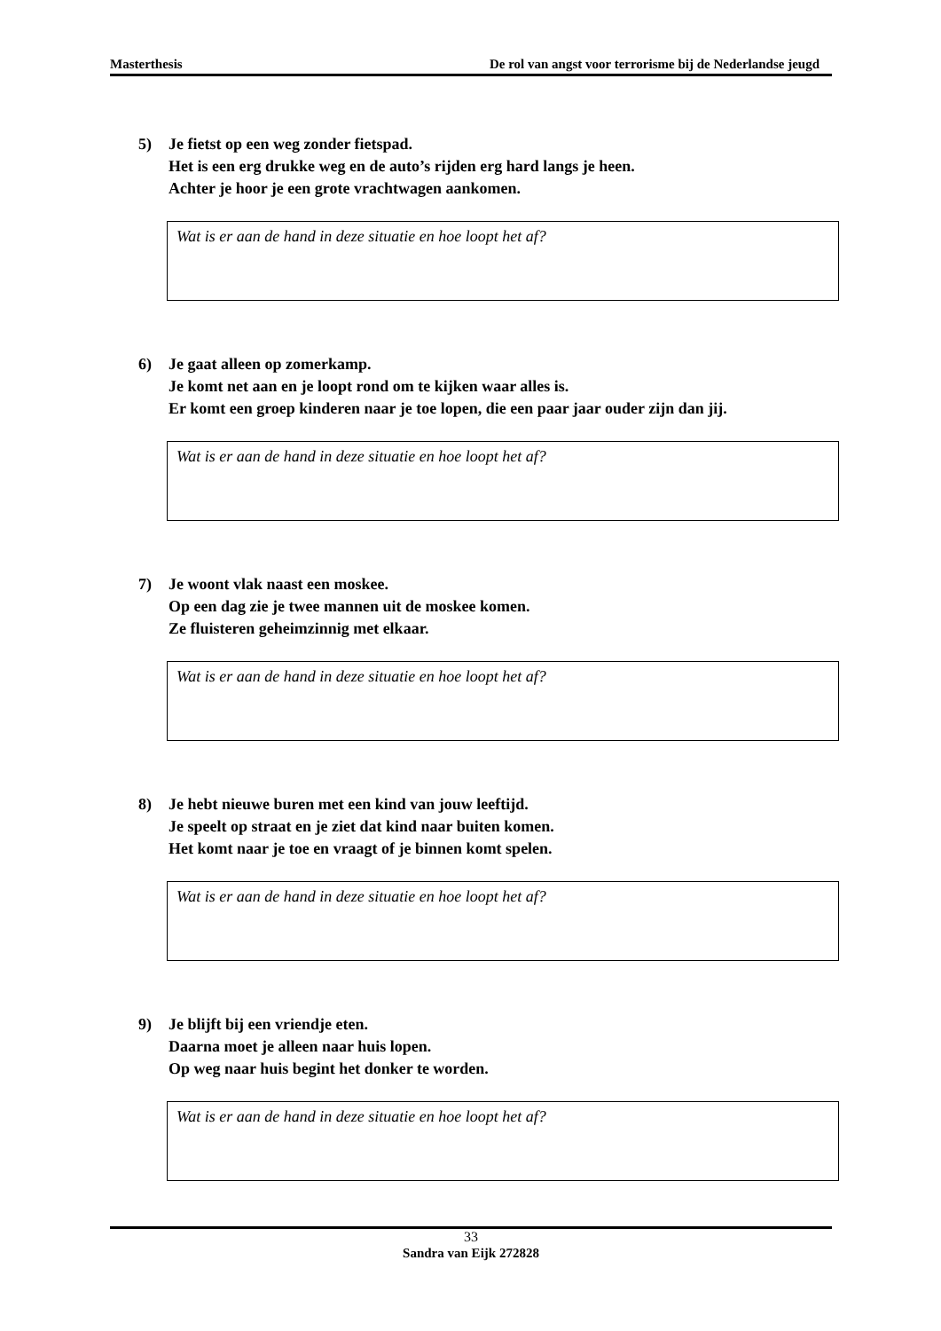Masterthesis De rol van angst voor terrorisme bij de Nederlandse jeugd
5) Je fietst op een weg zonder fietspad.
Het is een erg drukke weg en de auto’s rijden erg hard langs je heen.
Achter je hoor je een grote vrachtwagen aankomen.
Wat is er aan de hand in deze situatie en hoe loopt het af?
6) Je gaat alleen op zomerkamp.
Je komt net aan en je loopt rond om te kijken waar alles is.
Er komt een groep kinderen naar je toe lopen, die een paar jaar ouder zijn dan jij.
Wat is er aan de hand in deze situatie en hoe loopt het af?
7) Je woont vlak naast een moskee.
Op een dag zie je twee mannen uit de moskee komen.
Ze fluisteren geheimzinnig met elkaar.
Wat is er aan de hand in deze situatie en hoe loopt het af?
8) Je hebt nieuwe buren met een kind van jouw leeftijd.
Je speelt op straat en je ziet dat kind naar buiten komen.
Het komt naar je toe en vraagt of je binnen komt spelen.
Wat is er aan de hand in deze situatie en hoe loopt het af?
9) Je blijft bij een vriendje eten.
Daarna moet je alleen naar huis lopen.
Op weg naar huis begint het donker te worden.
Wat is er aan de hand in deze situatie en hoe loopt het af?
33
Sandra van Eijk 272828